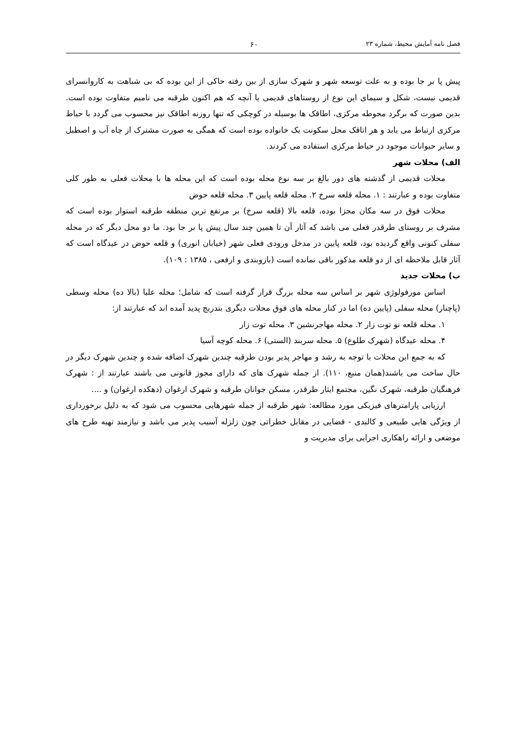فصل نامه آمایش محیط، شماره ۲۳ ۶۰
پیش پا بر جا بوده و به علت توسعه شهر و شهرک سازی از بین رفته حاکی از این بوده که بی شباهت به کاروانسرای قدیمی نیست، شکل و سیمای این نوع از روستاهای قدیمی یا آنچه که هم اکنون طرقبه می نامیم متفاوت بوده است. بدین صورت که برگرد محوطه مرکزی، اطاقک ها بوسیله در کوچکی که تنها روزنه اطاقک نیز محسوب می گردد با حیاط مرکزی ارتباط می یابد و هر اتاقک محل سکونت یک خانواده بوده است که همگی به صورت مشترک از چاه آب و اصطبل و سایر حیوانات موجود در حیاط مرکزی استفاده می کردند.
الف) محلات شهر
محلات قدیمی از گذشته های دور بالغ بر سه نوع محله بوده است که این محله ها با محلات فعلی به طور کلی متفاوت بوده و عبارتند : ۱. محله قلعه سرخ ۲. محله قلعه پایین ۳. محله قلعه حوض
محلات فوق در سه مکان مجزا بوده، قلعه بالا (قلعه سرخ) بر مرتفع ترین منطقه طرقبه استوار بوده است که مشرف بر روستای طرقدر فعلی می باشد که آثار آن تا همین چند سال پیش پا بر جا بود. ما دو محل دیگر که در محله سفلی کنونی واقع گردیده بود، قلعه پایین در مدخل ورودی فعلی شهر (خیابان انوری) و قلعه حوض در عیدگاه است که آثار قابل ملاحظه ای از دو قلعه مذکور باقی نمانده است (بازوبندی و ارفعی ، ۱۳۸۵ : ۱۰۹).
ب) محلات جدید
اساس مورفولوژی شهر بر اساس سه محله بزرگ قرار گرفته است که شامل؛ محله علیا (بالا ده) محله وسطی (پاچنار) محله سفلی (پایین ده) اما در کنار محله های فوق محلات دیگری بتدریج پدید آمده اند که عبارتند از:
۱. محله قلعه نو توت زار ۲. محله مهاجرنشین ۳. محله توت زار
۴. محله عیدگاه (شهرک طلوع) ۵. محله سربند (الستی) ۶. محله کوچه آسیا
که به جمع این محلات با توجه به رشد و مهاجر پذیر بودن طرقبه چندین شهرک اضافه شده و چندین شهرک دیگر در حال ساخت می باشند(همان منبع، ۱۱۰). از جمله شهرک های که دارای مجوز قانونی می باشند عبارتند از : شهرک فرهنگیان طرقبه، شهرک نگین، مجتمع ایثار طرقدر، مسکن جوانان طرقبه و شهرک ارغوان (دهکده ارغوان) و ....
ارزیابی پارامترهای فیزیکی مورد مطالعه: شهر طرقبه از جمله شهرهایی محسوب می شود که به دلیل برخورداری از ویژگی هایی طبیعی و کالبدی - فضایی در مقابل خطراتی چون زلزله آسیب پذیر می باشد و نیازمند تهیه طرح های موضعی و ارائه راهکاری اجرایی برای مدیریت و